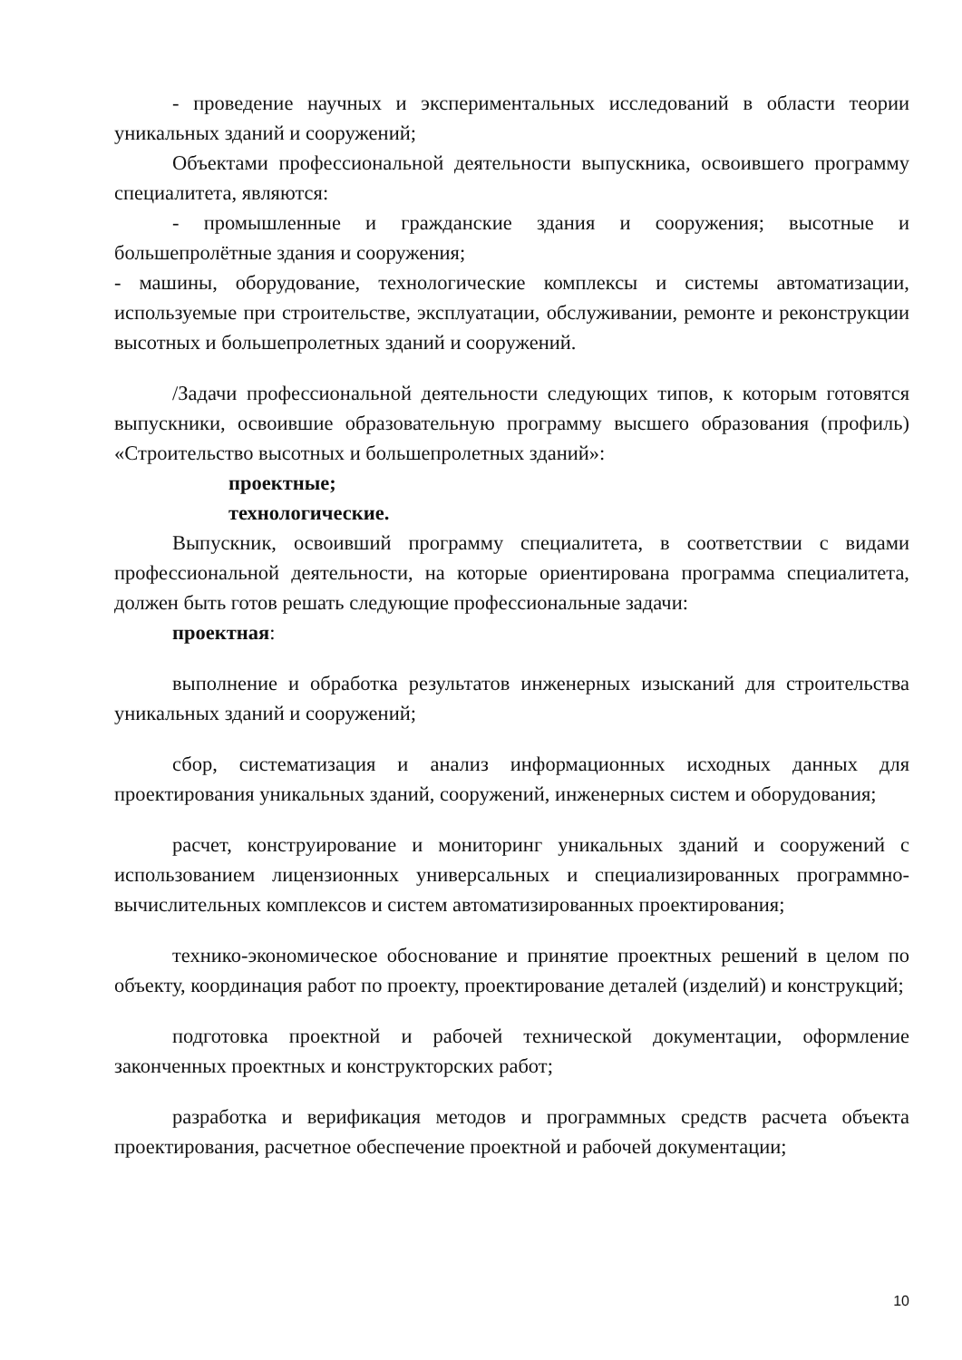- проведение научных и экспериментальных исследований в области теории уникальных зданий и сооружений;
Объектами профессиональной деятельности выпускника, освоившего программу специалитета, являются:
- промышленные и гражданские здания и сооружения; высотные и большепролётные здания и сооружения;
- машины, оборудование, технологические комплексы и системы автоматизации, используемые при строительстве, эксплуатации, обслуживании, ремонте и реконструкции высотных и большепролетных зданий и сооружений.
/Задачи профессиональной деятельности следующих типов, к которым готовятся выпускники, освоившие образовательную программу высшего образования (профиль) «Строительство высотных и большепролетных зданий»:
проектные;
технологические.
Выпускник, освоивший программу специалитета, в соответствии с видами профессиональной деятельности, на которые ориентирована программа специалитета, должен быть готов решать следующие профессиональные задачи:
проектная:
выполнение и обработка результатов инженерных изысканий для строительства уникальных зданий и сооружений;
сбор, систематизация и анализ информационных исходных данных для проектирования уникальных зданий, сооружений, инженерных систем и оборудования;
расчет, конструирование и мониторинг уникальных зданий и сооружений с использованием лицензионных универсальных и специализированных программно-вычислительных комплексов и систем автоматизированных проектирования;
технико-экономическое обоснование и принятие проектных решений в целом по объекту, координация работ по проекту, проектирование деталей (изделий) и конструкций;
подготовка проектной и рабочей технической документации, оформление законченных проектных и конструкторских работ;
разработка и верификация методов и программных средств расчета объекта проектирования, расчетное обеспечение проектной и рабочей документации;
10